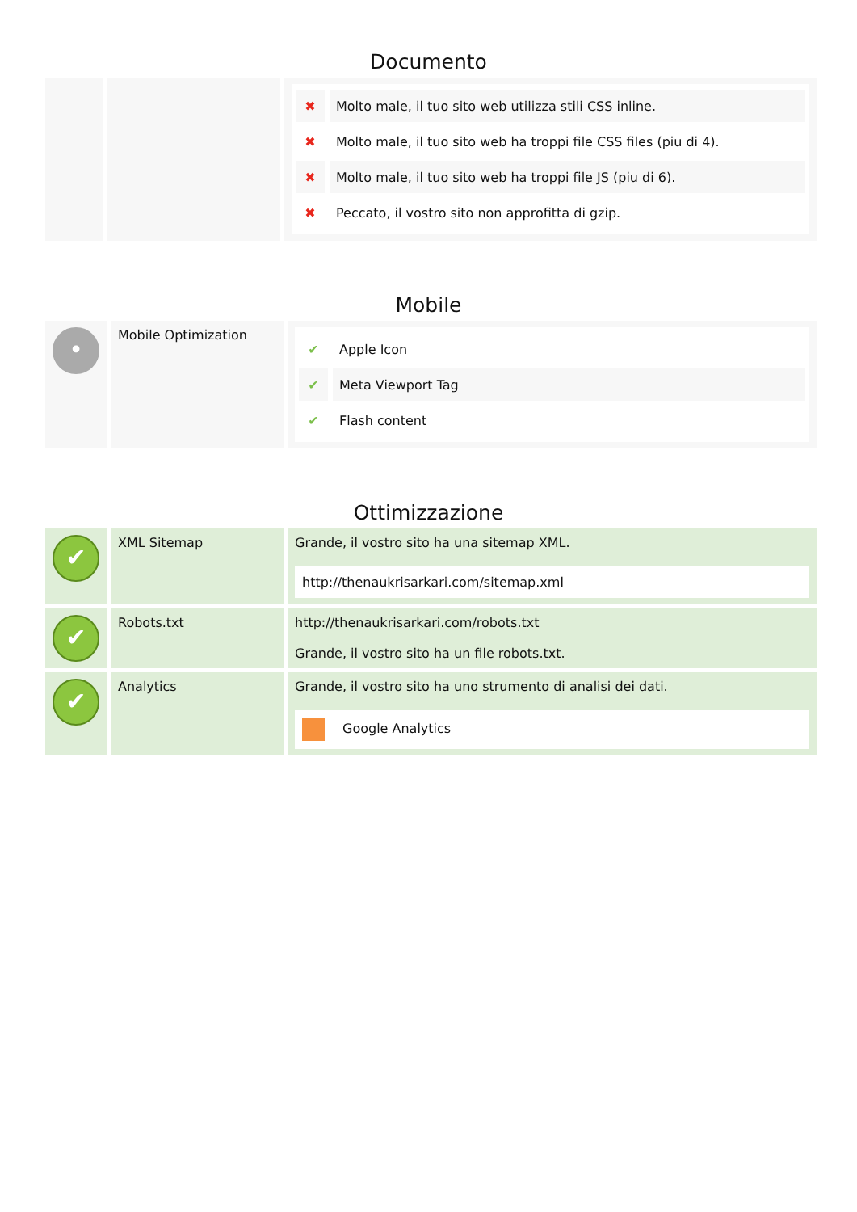Documento
| | | ✖ Molto male, il tuo sito web utilizza stili CSS inline. ✖ Molto male, il tuo sito web ha troppi file CSS files (piu di 4). ✖ Molto male, il tuo sito web ha troppi file JS (piu di 6). ✖ Peccato, il vostro sito non approfitta di gzip. |
Mobile
| • | Mobile Optimization | ✔ Apple Icon ✔ Meta Viewport Tag ✔ Flash content |
Ottimizzazione
| ✔ | XML Sitemap | Grande, il vostro sito ha una sitemap XML. http://thenaukrisarkari.com/sitemap.xml |
| ✔ | Robots.txt | http://thenaukrisarkari.com/robots.txt Grande, il vostro sito ha un file robots.txt. |
| ✔ | Analytics | Grande, il vostro sito ha uno strumento di analisi dei dati. Google Analytics |